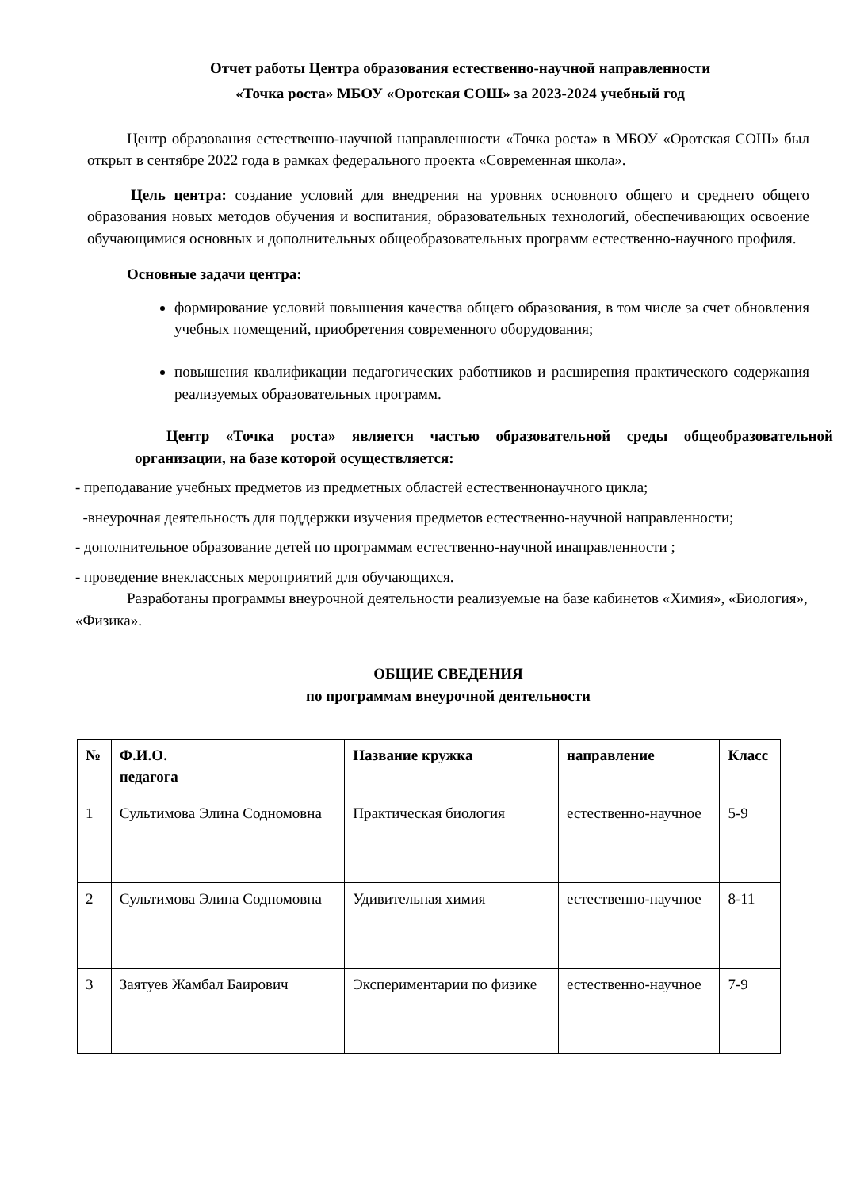Отчет работы Центра образования естественно-научной направленности
«Точка роста» МБОУ «Оротская СОШ» за 2023-2024 учебный год
Центр образования естественно-научной направленности «Точка роста» в МБОУ «Оротская СОШ» был открыт в сентябре 2022 года в рамках федерального проекта «Современная школа».
Цель центра: создание условий для внедрения на уровнях основного общего и среднего общего образования новых методов обучения и воспитания, образовательных технологий, обеспечивающих освоение обучающимися основных и дополнительных общеобразовательных программ естественно-научного профиля.
Основные задачи центра:
формирование условий повышения качества общего образования, в том числе за счет обновления учебных помещений, приобретения современного оборудования;
повышения квалификации педагогических работников и расширения практического содержания реализуемых образовательных программ.
Центр «Точка роста» является частью образовательной среды общеобразовательной организации, на базе которой осуществляется:
- преподавание учебных предметов из предметных областей естественнонаучного цикла;
-внеурочная деятельность для поддержки изучения предметов естественно-научной направленности;
- дополнительное образование детей по программам естественно-научной инаправленности ;
- проведение внеклассных мероприятий для обучающихся.
Разработаны программы внеурочной деятельности реализуемые на базе кабинетов «Химия», «Биология», «Физика».
ОБЩИЕ СВЕДЕНИЯ
по программам внеурочной деятельности
| № | Ф.И.О. педагога | Название кружка | направление | Класс |
| --- | --- | --- | --- | --- |
| 1 | Сультимова Элина Содномовна | Практическая биология | естественно-научное | 5-9 |
| 2 | Сультимова Элина Содномовна | Удивительная химия | естественно-научное | 8-11 |
| 3 | Заятуев Жамбал Баирович | Экспериментарии по физике | естественно-научное | 7-9 |